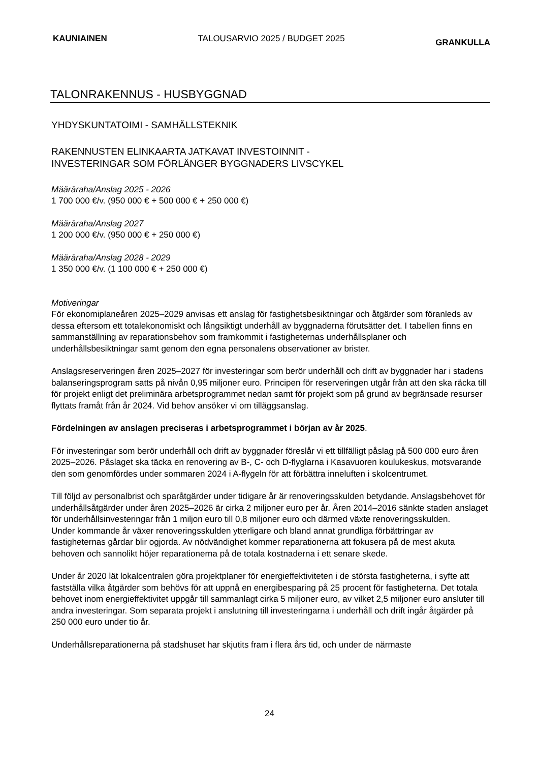KAUNIAINEN TALOUSARVIO 2025 / BUDGET 2025 GRANKULLA
TALONRAKENNUS - HUSBYGGNAD
YHDYSKUNTATOIMI - SAMHÄLLSTEKNIK
RAKENNUSTEN ELINKAARTA JATKAVAT INVESTOINNIT -
INVESTERINGAR SOM FÖRLÄNGER BYGGNADERS LIVSCYKEL
Määräraha/Anslag 2025 - 2026
1 700 000 €/v. (950 000 € + 500 000 € + 250 000 €)
Määräraha/Anslag 2027
1 200 000 €/v. (950 000 € + 250 000 €)
Määräraha/Anslag 2028 - 2029
1 350 000 €/v. (1 100 000 € + 250 000 €)
Motiveringar
För ekonomiplaneåren 2025–2029 anvisas ett anslag för fastighetsbesiktningar och åtgärder som föranleds av dessa eftersom ett totalekonomiskt och långsiktigt underhåll av byggnaderna förutsätter det. I tabellen finns en sammanställning av reparationsbehov som framkommit i fastigheternas underhållsplaner och underhållsbesiktningar samt genom den egna personalens observationer av brister.
Anslagsreserveringen åren 2025–2027 för investeringar som berör underhåll och drift av byggnader har i stadens balanseringsprogram satts på nivån 0,95 miljoner euro. Principen för reserveringen utgår från att den ska räcka till för projekt enligt det preliminära arbetsprogrammet nedan samt för projekt som på grund av begränsade resurser flyttats framåt från år 2024. Vid behov ansöker vi om tilläggsanslag.
Fördelningen av anslagen preciseras i arbetsprogrammet i början av år 2025.
För investeringar som berör underhåll och drift av byggnader föreslår vi ett tillfälligt påslag på 500 000 euro åren 2025–2026. Påslaget ska täcka en renovering av B-, C- och D-flyglarna i Kasavuoren koulukeskus, motsvarande den som genomfördes under sommaren 2024 i A-flygeln för att förbättra inneluften i skolcentrumet.
Till följd av personalbrist och sparåtgärder under tidigare år är renoveringsskulden betydande. Anslagsbehovet för underhållsåtgärder under åren 2025–2026 är cirka 2 miljoner euro per år. Åren 2014–2016 sänkte staden anslaget för underhållsinvesteringar från 1 miljon euro till 0,8 miljoner euro och därmed växte renoveringsskulden.
Under kommande år växer renoveringsskulden ytterligare och bland annat grundliga förbättringar av fastigheternas gårdar blir ogjorda. Av nödvändighet kommer reparationerna att fokusera på de mest akuta behoven och sannolikt höjer reparationerna på de totala kostnaderna i ett senare skede.
Under år 2020 lät lokalcentralen göra projektplaner för energieffektiviteten i de största fastigheterna, i syfte att fastställa vilka åtgärder som behövs för att uppnå en energibesparing på 25 procent för fastigheterna. Det totala behovet inom energieffektivitet uppgår till sammanlagt cirka 5 miljoner euro, av vilket 2,5 miljoner euro ansluter till andra investeringar. Som separata projekt i anslutning till investeringarna i underhåll och drift ingår åtgärder på 250 000 euro under tio år.
Underhållsreparationerna på stadshuset har skjutits fram i flera års tid, och under de närmaste
24